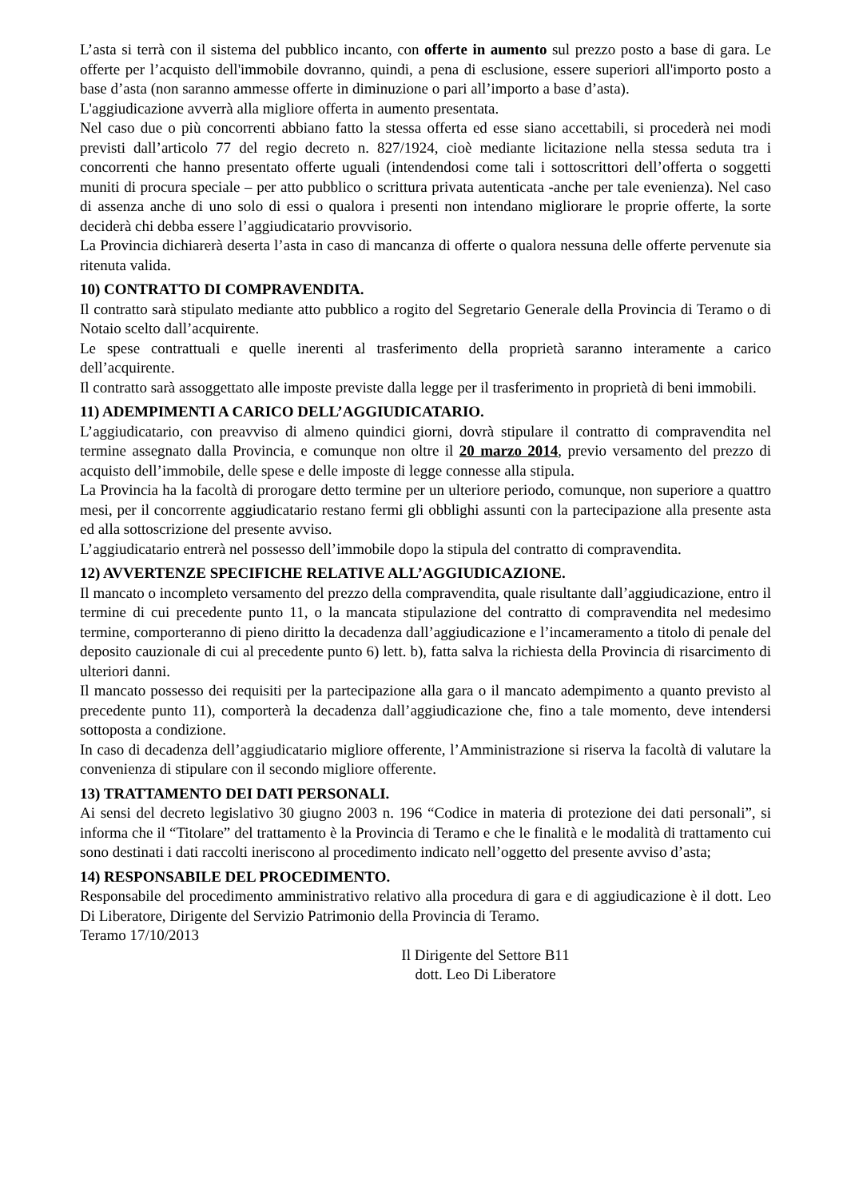L’asta si terrà con il sistema del pubblico incanto, con offerte in aumento sul prezzo posto a base di gara. Le offerte per l’acquisto dell'immobile dovranno, quindi, a pena di esclusione, essere superiori all'importo posto a base d’asta (non saranno ammesse offerte in diminuzione o pari all’importo a base d’asta).
L'aggiudicazione avverrà alla migliore offerta in aumento presentata.
Nel caso due o più concorrenti abbiano fatto la stessa offerta ed esse siano accettabili, si procederà nei modi previsti dall’articolo 77 del regio decreto n. 827/1924, cioè mediante licitazione nella stessa seduta tra i concorrenti che hanno presentato offerte uguali (intendendosi come tali i sottoscrittori dell’offerta o soggetti muniti di procura speciale – per atto pubblico o scrittura privata autenticata -anche per tale evenienza). Nel caso di assenza anche di uno solo di essi o qualora i presenti non intendano migliorare le proprie offerte, la sorte deciderà chi debba essere l’aggiudicatario provvisorio.
La Provincia dichiarerà deserta l’asta in caso di mancanza di offerte o qualora nessuna delle offerte pervenute sia ritenuta valida.
10) CONTRATTO DI COMPRAVENDITA.
Il contratto sarà stipulato mediante atto pubblico a rogito del Segretario Generale della Provincia di Teramo o di Notaio scelto dall’acquirente.
Le spese contrattuali e quelle inerenti al trasferimento della proprietà saranno interamente a carico dell’acquirente.
Il contratto sarà assoggettato alle imposte previste dalla legge per il trasferimento in proprietà di beni immobili.
11) ADEMPIMENTI A CARICO DELL’AGGIUDICATARIO.
L’aggiudicatario, con preavviso di almeno quindici giorni, dovrà stipulare il contratto di compravendita nel termine assegnato dalla Provincia, e comunque non oltre il 20 marzo 2014, previo versamento del prezzo di acquisto dell’immobile, delle spese e delle imposte di legge connesse alla stipula.
La Provincia ha la facoltà di prorogare detto termine per un ulteriore periodo, comunque, non superiore a quattro mesi, per il concorrente aggiudicatario restano fermi gli obblighi assunti con la partecipazione alla presente asta ed alla sottoscrizione del presente avviso.
L’aggiudicatario entrerà nel possesso dell’immobile dopo la stipula del contratto di compravendita.
12) AVVERTENZE SPECIFICHE RELATIVE ALL’AGGIUDICAZIONE.
Il mancato o incompleto versamento del prezzo della compravendita, quale risultante dall’aggiudicazione, entro il termine di cui precedente punto 11, o la mancata stipulazione del contratto di compravendita nel medesimo termine, comporteranno di pieno diritto la decadenza dall’aggiudicazione e l’incameramento a titolo di penale del deposito cauzionale di cui al precedente punto 6) lett. b), fatta salva la richiesta della Provincia di risarcimento di ulteriori danni.
Il mancato possesso dei requisiti per la partecipazione alla gara o il mancato adempimento a quanto previsto al precedente punto 11), comporterà la decadenza dall’aggiudicazione che, fino a tale momento, deve intendersi sottoposta a condizione.
In caso di decadenza dell’aggiudicatario migliore offerente, l’Amministrazione si riserva la facoltà di valutare la convenienza di stipulare con il secondo migliore offerente.
13) TRATTAMENTO DEI DATI PERSONALI.
Ai sensi del decreto legislativo 30 giugno 2003 n. 196 “Codice in materia di protezione dei dati personali”, si informa che il “Titolare” del trattamento è la Provincia di Teramo e che le finalità e le modalità di trattamento cui sono destinati i dati raccolti ineriscono al procedimento indicato nell’oggetto del presente avviso d’asta;
14) RESPONSABILE DEL PROCEDIMENTO.
Responsabile del procedimento amministrativo relativo alla procedura di gara e di aggiudicazione è il dott. Leo Di Liberatore, Dirigente del Servizio Patrimonio della Provincia di Teramo.
Teramo 17/10/2013
Il Dirigente del Settore B11
dott. Leo Di Liberatore